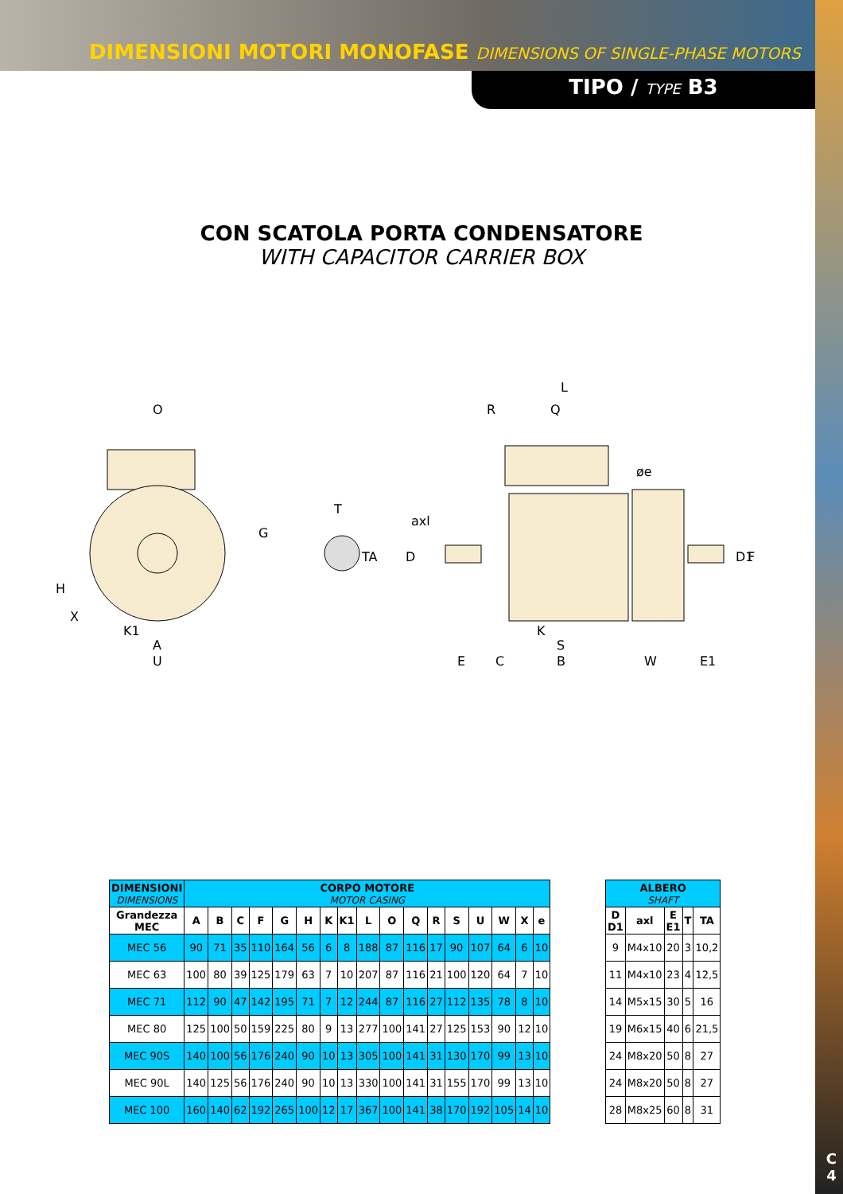DIMENSIONI MOTORI MONOFASE DIMENSIONS OF SINGLE-PHASE MOTORS
TIPO / TYPE B3
CON SCATOLA PORTA CONDENSATORE
WITH CAPACITOR CARRIER BOX
O
G
H
X
K1
A
U
T
TA
L
R
Q
axl
D
øe
D1
F
K
S
E
C
B
W
E1
| DIMENSIONI DIMENSIONS | CORPO MOTORE MOTOR CASING | | | | | | | | | | | | | | | | |
| --- | --- | --- | --- | --- | --- | --- | --- | --- | --- | --- | --- | --- | --- | --- | --- | --- | --- |
| Grandezza MEC | A | B | C | F | G | H | K | K1 | L | O | Q | R | S | U | W | X | e |
| MEC 56 | 90 | 71 | 35 | 110 | 164 | 56 | 6 | 8 | 188 | 87 | 116 | 17 | 90 | 107 | 64 | 6 | 10 |
| MEC 63 | 100 | 80 | 39 | 125 | 179 | 63 | 7 | 10 | 207 | 87 | 116 | 21 | 100 | 120 | 64 | 7 | 10 |
| MEC 71 | 112 | 90 | 47 | 142 | 195 | 71 | 7 | 12 | 244 | 87 | 116 | 27 | 112 | 135 | 78 | 8 | 10 |
| MEC 80 | 125 | 100 | 50 | 159 | 225 | 80 | 9 | 13 | 277 | 100 | 141 | 27 | 125 | 153 | 90 | 12 | 10 |
| MEC 90S | 140 | 100 | 56 | 176 | 240 | 90 | 10 | 13 | 305 | 100 | 141 | 31 | 130 | 170 | 99 | 13 | 10 |
| MEC 90L | 140 | 125 | 56 | 176 | 240 | 90 | 10 | 13 | 330 | 100 | 141 | 31 | 155 | 170 | 99 | 13 | 10 |
| MEC 100 | 160 | 140 | 62 | 192 | 265 | 100 | 12 | 17 | 367 | 100 | 141 | 38 | 170 | 192 | 105 | 14 | 10 |
| ALBERO SHAFT | | | | |
| --- | --- | --- | --- | --- |
| D D1 | axl | E E1 | T | TA |
| 9 | M4x10 | 20 | 3 | 10,2 |
| 11 | M4x10 | 23 | 4 | 12,5 |
| 14 | M5x15 | 30 | 5 | 16 |
| 19 | M6x15 | 40 | 6 | 21,5 |
| 24 | M8x20 | 50 | 8 | 27 |
| 24 | M8x20 | 50 | 8 | 27 |
| 28 | M8x25 | 60 | 8 | 31 |
C
4